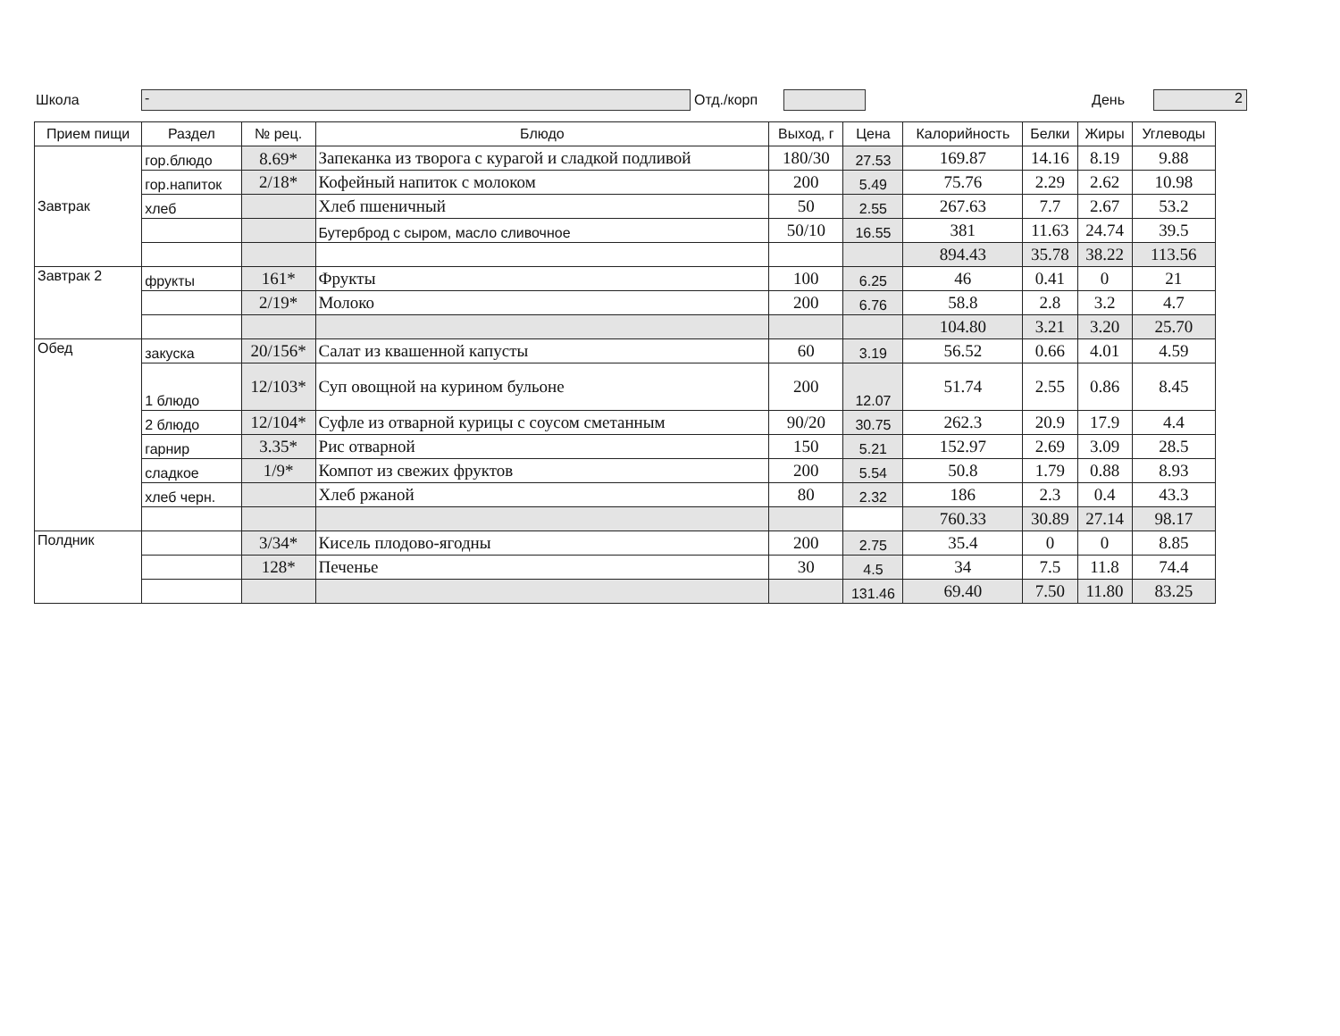Школа - Отд./корп День 2
| Прием пищи | Раздел | № рец. | Блюдо | Выход, г | Цена | Калорийность | Белки | Жиры | Углеводы |
| --- | --- | --- | --- | --- | --- | --- | --- | --- | --- |
| Завтрак | гор.блюдо | 8.69* | Запеканка из творога с курагой и сладкой подливой | 180/30 | 27.53 | 169.87 | 14.16 | 8.19 | 9.88 |
| | гор.напиток | 2/18* | Кофейный напиток с молоком | 200 | 5.49 | 75.76 | 2.29 | 2.62 | 10.98 |
| | хлеб | | Хлеб пшеничный | 50 | 2.55 | 267.63 | 7.7 | 2.67 | 53.2 |
| | | | Бутерброд с сыром, масло сливочное | 50/10 | 16.55 | 381 | 11.63 | 24.74 | 39.5 |
| | | | | | | 894.43 | 35.78 | 38.22 | 113.56 |
| Завтрак 2 | фрукты | 161* | Фрукты | 100 | 6.25 | 46 | 0.41 | 0 | 21 |
| | | 2/19* | Молоко | 200 | 6.76 | 58.8 | 2.8 | 3.2 | 4.7 |
| | | | | | | 104.80 | 3.21 | 3.20 | 25.70 |
| Обед | закуска | 20/156* | Салат из квашенной капусты | 60 | 3.19 | 56.52 | 0.66 | 4.01 | 4.59 |
| | 1 блюдо | 12/103* | Суп овощной на курином бульоне | 200 | 12.07 | 51.74 | 2.55 | 0.86 | 8.45 |
| | 2 блюдо | 12/104* | Суфле из отварной курицы с соусом сметанным | 90/20 | 30.75 | 262.3 | 20.9 | 17.9 | 4.4 |
| | гарнир | 3.35* | Рис отварной | 150 | 5.21 | 152.97 | 2.69 | 3.09 | 28.5 |
| | сладкое | 1/9* | Компот из свежих фруктов | 200 | 5.54 | 50.8 | 1.79 | 0.88 | 8.93 |
| | хлеб черн. | | Хлеб ржаной | 80 | 2.32 | 186 | 2.3 | 0.4 | 43.3 |
| | | | | | | 760.33 | 30.89 | 27.14 | 98.17 |
| Полдник | | 3/34* | Кисель плодово-ягодны | 200 | 2.75 | 35.4 | 0 | 0 | 8.85 |
| | | 128* | Печенье | 30 | 4.5 | 34 | 7.5 | 11.8 | 74.4 |
| | | | | | 131.46 | 69.40 | 7.50 | 11.80 | 83.25 |